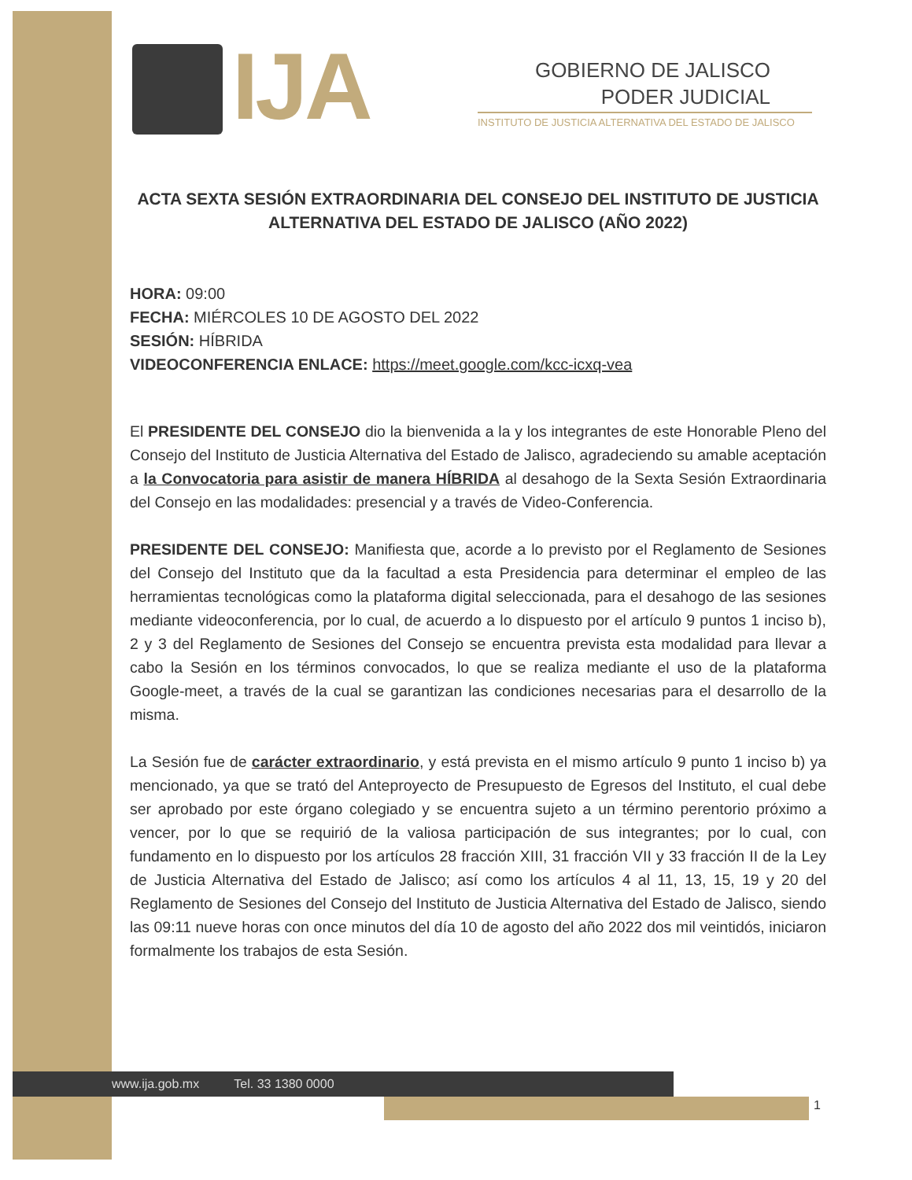IJA
GOBIERNO DE JALISCO
PODER JUDICIAL
INSTITUTO DE JUSTICIA ALTERNATIVA DEL ESTADO DE JALISCO
ACTA SEXTA SESIÓN EXTRAORDINARIA DEL CONSEJO DEL INSTITUTO DE JUSTICIA ALTERNATIVA DEL ESTADO DE JALISCO (AÑO 2022)
HORA: 09:00
FECHA: MIÉRCOLES 10 DE AGOSTO DEL 2022
SESIÓN: HÍBRIDA
VIDEOCONFERENCIA ENLACE: https://meet.google.com/kcc-icxq-vea
El PRESIDENTE DEL CONSEJO dio la bienvenida a la y los integrantes de este Honorable Pleno del Consejo del Instituto de Justicia Alternativa del Estado de Jalisco, agradeciendo su amable aceptación a la Convocatoria para asistir de manera HÍBRIDA al desahogo de la Sexta Sesión Extraordinaria del Consejo en las modalidades: presencial y a través de Video-Conferencia.
PRESIDENTE DEL CONSEJO: Manifiesta que, acorde a lo previsto por el Reglamento de Sesiones del Consejo del Instituto que da la facultad a esta Presidencia para determinar el empleo de las herramientas tecnológicas como la plataforma digital seleccionada, para el desahogo de las sesiones mediante videoconferencia, por lo cual, de acuerdo a lo dispuesto por el artículo 9 puntos 1 inciso b), 2 y 3 del Reglamento de Sesiones del Consejo se encuentra prevista esta modalidad para llevar a cabo la Sesión en los términos convocados, lo que se realiza mediante el uso de la plataforma Google-meet, a través de la cual se garantizan las condiciones necesarias para el desarrollo de la misma.
La Sesión fue de carácter extraordinario, y está prevista en el mismo artículo 9 punto 1 inciso b) ya mencionado, ya que se trató del Anteproyecto de Presupuesto de Egresos del Instituto, el cual debe ser aprobado por este órgano colegiado y se encuentra sujeto a un término perentorio próximo a vencer, por lo que se requirió de la valiosa participación de sus integrantes; por lo cual, con fundamento en lo dispuesto por los artículos 28 fracción XIII, 31 fracción VII y 33 fracción II de la Ley de Justicia Alternativa del Estado de Jalisco; así como los artículos 4 al 11, 13, 15, 19 y 20 del Reglamento de Sesiones del Consejo del Instituto de Justicia Alternativa del Estado de Jalisco, siendo las 09:11 nueve horas con once minutos del día 10 de agosto del año 2022 dos mil veintidós, iniciaron formalmente los trabajos de esta Sesión.
www.ija.gob.mx Tel. 33 1380 0000
1